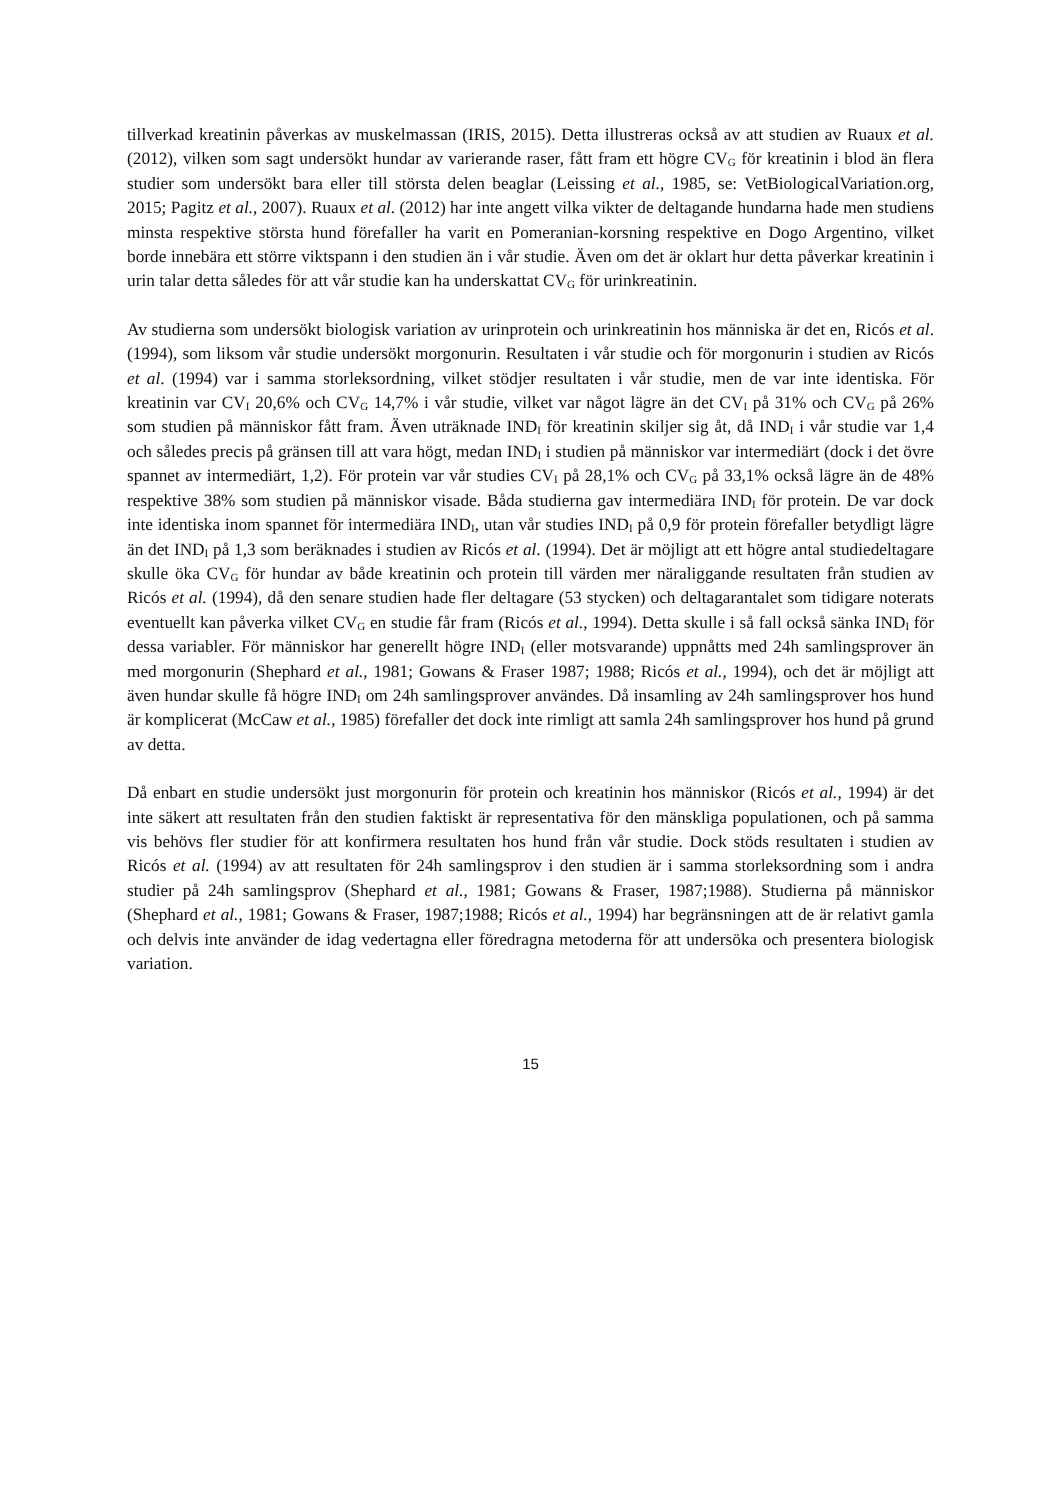tillverkad kreatinin påverkas av muskelmassan (IRIS, 2015). Detta illustreras också av att studien av Ruaux et al. (2012), vilken som sagt undersökt hundar av varierande raser, fått fram ett högre CV<sub>G</sub> för kreatinin i blod än flera studier som undersökt bara eller till största delen beaglar (Leissing et al., 1985, se: VetBiologicalVariation.org, 2015; Pagitz et al., 2007). Ruaux et al. (2012) har inte angett vilka vikter de deltagande hundarna hade men studiens minsta respektive största hund förefaller ha varit en Pomeranian-korsning respektive en Dogo Argentino, vilket borde innebära ett större viktspann i den studien än i vår studie. Även om det är oklart hur detta påverkar kreatinin i urin talar detta således för att vår studie kan ha underskattat CV<sub>G</sub> för urinkreatinin.
Av studierna som undersökt biologisk variation av urinprotein och urinkreatinin hos människa är det en, Ricós et al. (1994), som liksom vår studie undersökt morgonurin. Resultaten i vår studie och för morgonurin i studien av Ricós et al. (1994) var i samma storleksordning, vilket stödjer resultaten i vår studie, men de var inte identiska. För kreatinin var CV<sub>I</sub> 20,6% och CV<sub>G</sub> 14,7% i vår studie, vilket var något lägre än det CV<sub>I</sub> på 31% och CV<sub>G</sub> på 26% som studien på människor fått fram. Även uträknade IND<sub>I</sub> för kreatinin skiljer sig åt, då IND<sub>I</sub> i vår studie var 1,4 och således precis på gränsen till att vara högt, medan IND<sub>I</sub> i studien på människor var intermediärt (dock i det övre spannet av intermediärt, 1,2). För protein var vår studies CV<sub>I</sub> på 28,1% och CV<sub>G</sub> på 33,1% också lägre än de 48% respektive 38% som studien på människor visade. Båda studierna gav intermediära IND<sub>I</sub> för protein. De var dock inte identiska inom spannet för intermediära IND<sub>I</sub>, utan vår studies IND<sub>I</sub> på 0,9 för protein förefaller betydligt lägre än det IND<sub>I</sub> på 1,3 som beräknades i studien av Ricós et al. (1994). Det är möjligt att ett högre antal studiedeltagare skulle öka CV<sub>G</sub> för hundar av både kreatinin och protein till värden mer näraliggande resultaten från studien av Ricós et al. (1994), då den senare studien hade fler deltagare (53 stycken) och deltagarantalet som tidigare noterats eventuellt kan påverka vilket CV<sub>G</sub> en studie får fram (Ricós et al., 1994). Detta skulle i så fall också sänka IND<sub>I</sub> för dessa variabler. För människor har generellt högre IND<sub>I</sub> (eller motsvarande) uppnåtts med 24h samlingsprover än med morgonurin (Shephard et al., 1981; Gowans & Fraser 1987; 1988; Ricós et al., 1994), och det är möjligt att även hundar skulle få högre IND<sub>I</sub> om 24h samlingsprover användes. Då insamling av 24h samlingsprover hos hund är komplicerat (McCaw et al., 1985) förefaller det dock inte rimligt att samla 24h samlingsprover hos hund på grund av detta.
Då enbart en studie undersökt just morgonurin för protein och kreatinin hos människor (Ricós et al., 1994) är det inte säkert att resultaten från den studien faktiskt är representativa för den mänskliga populationen, och på samma vis behövs fler studier för att konfirmera resultaten hos hund från vår studie. Dock stöds resultaten i studien av Ricós et al. (1994) av att resultaten för 24h samlingsprov i den studien är i samma storleksordning som i andra studier på 24h samlingsprov (Shephard et al., 1981; Gowans & Fraser, 1987;1988). Studierna på människor (Shephard et al., 1981; Gowans & Fraser, 1987;1988; Ricós et al., 1994) har begränsningen att de är relativt gamla och delvis inte använder de idag vedertagna eller föredragna metoderna för att undersöka och presentera biologisk variation.
15